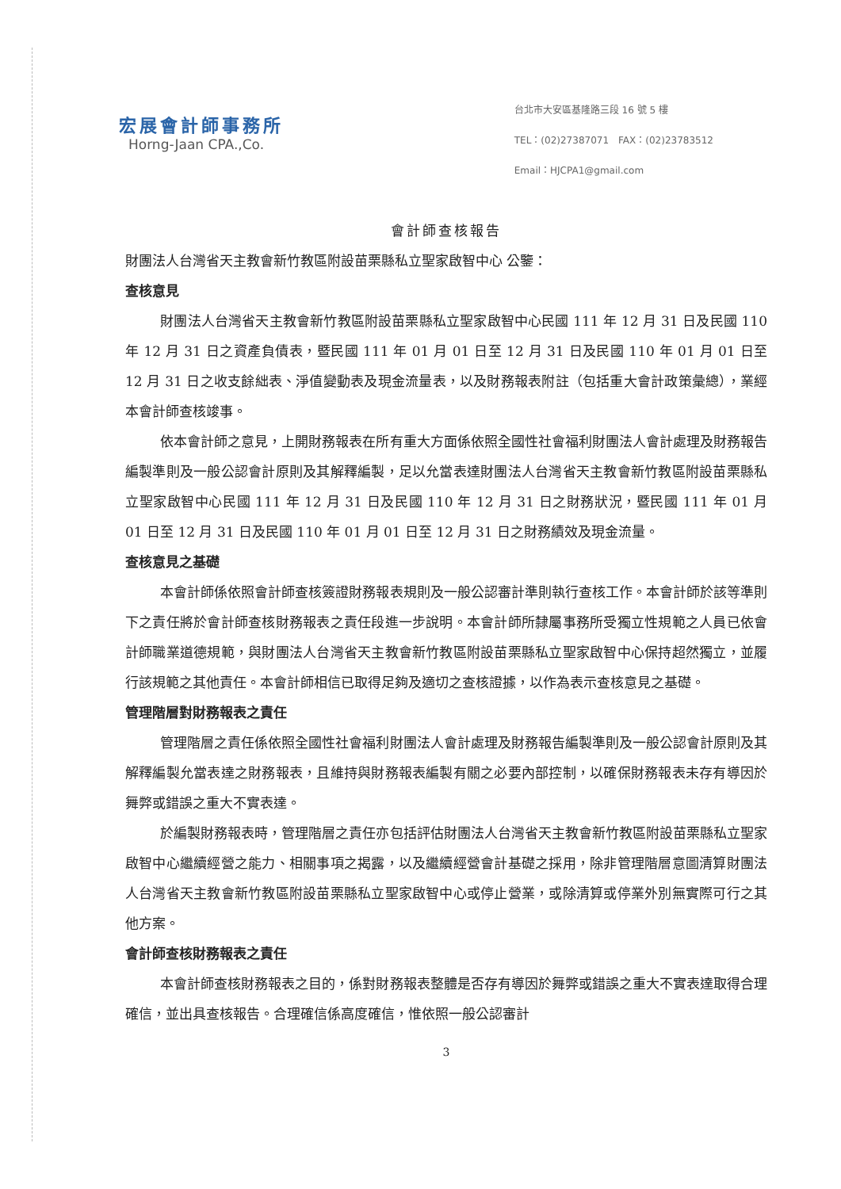宏展會計師事務所
Horng-Jaan CPA.,Co.
台北市大安區基隆路三段 16 號 5 樓
TEL：(02)27387071　FAX：(02)23783512
Email：HJCPA1@gmail.com
會計師查核報告
財團法人台灣省天主教會新竹教區附設苗栗縣私立聖家啟智中心 公鑒：
查核意見
財團法人台灣省天主教會新竹教區附設苗栗縣私立聖家啟智中心民國 111 年 12 月 31 日及民國 110 年 12 月 31 日之資產負債表，暨民國 111 年 01 月 01 日至 12 月 31 日及民國 110 年 01 月 01 日至 12 月 31 日之收支餘絀表、淨值變動表及現金流量表，以及財務報表附註（包括重大會計政策彙總），業經本會計師查核竣事。
依本會計師之意見，上開財務報表在所有重大方面係依照全國性社會福利財團法人會計處理及財務報告編製準則及一般公認會計原則及其解釋編製，足以允當表達財團法人台灣省天主教會新竹教區附設苗栗縣私立聖家啟智中心民國 111 年 12 月 31 日及民國 110 年 12 月 31 日之財務狀況，暨民國 111 年 01 月 01 日至 12 月 31 日及民國 110 年 01 月 01 日至 12 月 31 日之財務績效及現金流量。
查核意見之基礎
本會計師係依照會計師查核簽證財務報表規則及一般公認審計準則執行查核工作。本會計師於該等準則下之責任將於會計師查核財務報表之責任段進一步說明。本會計師所隸屬事務所受獨立性規範之人員已依會計師職業道德規範，與財團法人台灣省天主教會新竹教區附設苗栗縣私立聖家啟智中心保持超然獨立，並履行該規範之其他責任。本會計師相信已取得足夠及適切之查核證據，以作為表示查核意見之基礎。
管理階層對財務報表之責任
管理階層之責任係依照全國性社會福利財團法人會計處理及財務報告編製準則及一般公認會計原則及其解釋編製允當表達之財務報表，且維持與財務報表編製有關之必要內部控制，以確保財務報表未存有導因於舞弊或錯誤之重大不實表達。
於編製財務報表時，管理階層之責任亦包括評估財團法人台灣省天主教會新竹教區附設苗栗縣私立聖家啟智中心繼續經營之能力、相關事項之揭露，以及繼續經營會計基礎之採用，除非管理階層意圖清算財團法人台灣省天主教會新竹教區附設苗栗縣私立聖家啟智中心或停止營業，或除清算或停業外別無實際可行之其他方案。
會計師查核財務報表之責任
本會計師查核財務報表之目的，係對財務報表整體是否存有導因於舞弊或錯誤之重大不實表達取得合理確信，並出具查核報告。合理確信係高度確信，惟依照一般公認審計
3